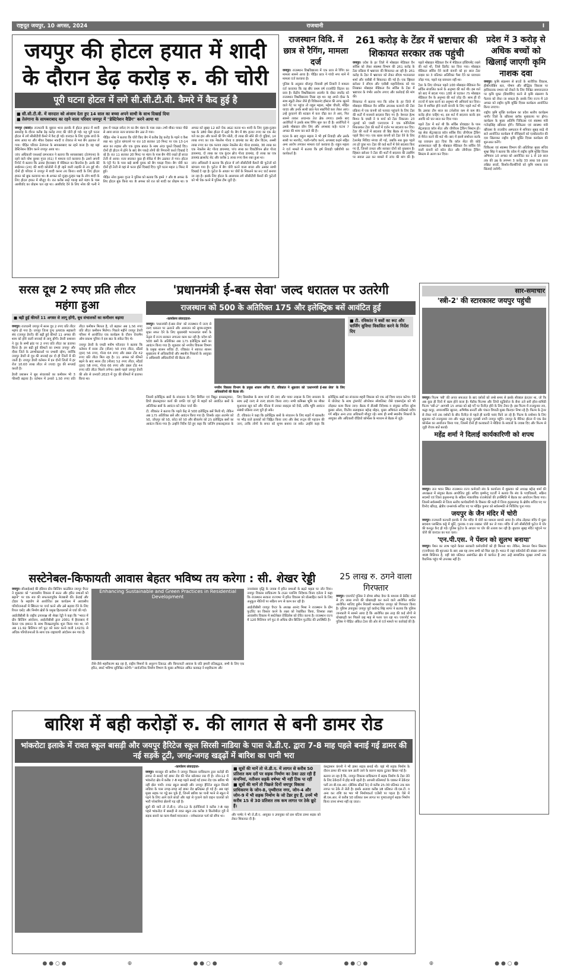राष्ट्रदूत जयपुर, 10 अगस्त, 2024 राजधानी I
जयपुर की होटल हयात में शादी के दौरान डेढ़ करोड़ रु. की चोरी
पूरी घटना होटल में लगे सी.सी.टी.वी. कैमरे में कैद हुई है
■ सी.सी.टी.वी. में वारदात को अंजाम देता हुए 14 साल का बच्चा अपने साथी के साथ दिखाई दिया
■ तेलंगाना के सायबराबाद का रहने वाला परिवार जयपुर में "डेस्टिनेशन वैडिंग" करने आया था
जयपुर (कासं)। राजधानी के मुहाना थाना इलाके में होटल हयात में शादी समारोह के दौरान करीब डेढ़ करोड़ रुपए की चोरी हो गई। यह पूरी घटना होटल में लगे सीसीटीवी कैमरे में कैद हो गई। वारदात के लिए युवक बच्चे के साथ आया था और मौका देखकर नकदी व जेवरात से भरा बैग उठाकर ले गया। पीड़ित परिवार तेलंगाना के सायबराबाद का रहने वाला है। वह यहां डेस्टिनेशन वेडिंग करने जयपुर आया था।
जांच अधिकारी एसआई छगनलाल ने बताया कि सायबराबाद (तेलंगाना) के रहने वाले नरेश कुमार गुप्ता (61) ने मामला दर्ज करवाया है। उसने अपनी रिपोर्ट में बताया कि उनका हैदराबाद में मेडिकल का बिजनेस है। उनके बेटे साईरमन (24) की शादी कॉलोनी में ही रहने वाली लड़की से तय हुई थी। दोनों ही परिवार ने जयपुर में शादी करना तय किया। शादी के लिए होटल हयात को बुक करवाया था। 8 अगस्त को दूल्हा-दुल्हन पक्ष के लोग शादी के लिए होटल हयात में मौजूद थे। रात करीब साढ़े ग्यारह बजे मंडप के पास आशीर्वाद का प्रोग्राम चल रहा था। आशीर्वाद देने के लिए नरेश की पत्नी ने हाथ में पकड़ा सफेद रंग का बैग मंडप के पास रखा। तभी मौका पाकर पीछे से आया बच्चा नजर बचाकर बैग उठा ले गया।
पीड़ित नरेश ने बताया कि चोरी किए बैग में करीब डेढ़ करोड़ के गहने व कैश रखा था। फुटेज खंगालने पर रात 10 बजकर 10 मिनट पर एक 13-14 साल का लड़का और एक युवक बारात के साथ अंदर घुसते दिखाई दिए। दोनों ही होटल में होने के बाद बैग पकड़े लोगों की निगरानी करते दिखाई दे रहे है। रात 11 बजकर 20 मिनट पर मंडप के पास बैग नीचे रखते ही बच्चा तेजी से आया। नजर बचाकर कुछ ही सेकेंड में बैग उठाकर ले गया। होटल के एंट्री गेट के पास खड़े साथी युवक को बैग पकड़ा दिया। बैग चोरी कर दोनों ही तेजी से वहां से फरार होते दिखाई दिए। पूरी घटना महज 1 मिनट में हुई।
पीड़ित नरेश कुमार गुप्ता ने पुलिस को बताया कि हमने 7 और 8 अगस्त के लिए होटल बुक किया था। 8 अगस्त को रात को शादी का प्रोग्राम था। 9 अगस्त को सुबह 12 बजे चेक आउट करना था। शादी के लिए दूल्हा-दुल्हन पक्ष के 180 मेंबर होटल में ठहरे थे। बैग में 85 हजार रुपए का एक सेट गले का हार और कानों की रिंग मोती, दो लाख की सोने की दो चूड़ियां, 14 लाख रुपए का एक नेकलेस गोल्ड व डायमंड का सेट ग्रीन विटस, अस्सी लाख रुपए का एक फायव लाइन नेकलेस सेट गोल्ड डायमंड, 30 लाख का एक नेकलेस सेट गोल्ड डायमण्ड, पांच लाख का विक्टोरियन ब्रोज गोल्ड डायमण्ड, दो लाख का एक कुंदन ब्रोच गोल्ड डायमंड, दो लाख का एक डायमंड ब्रासलेट सेट और करीब 1 लाख रुपए कैश रखा हुआ था।
जांच अधिकारी ने बताया कि होटल में लगे सीसीटीवी कैमरों की फुटेजों को खंगाला गया है। फुटेज में बैग चोरी करने वाला बच्चा और उसका साथी दिखाई दे रहा है। फुटेज के आधार पर चोरों के निकलने का रूट चार्ट बनाया जा रहा है। इसके लिए होटल के आसपास लगे सीसीटीवी कैमरों की फुटेजों को भी चेक करने में पुलिस टीम जुटी है।
राजस्थान विवि. में छात्र से रैगिंग, मामला दर्ज
जयपुर। राजस्थान विश्वविद्यालय में एक छात्र से रैगिंग का मामला सामने आया है। पीड़ित छात्र ने गांधी नगर थाने में मामला दर्ज करवाया है।
पुलिस के अनुसार धौलपुर निवासी हर्ष तिवारी ने मामला दर्ज करवाया कि वह बीए प्रथम वर्ष राजनीति विज्ञान का छात्र है। केंद्रीय विश्वविद्यालय अजमेर के दोस्त राघवेंद्र को राजस्थान विश्वविद्यालय दिखा रहा था। वह अपने दोस्त के साथ स्कूटी लेकर जैसे ही विवेकानंद हॉस्टल की तरफ खुलने वाले गेट पर पहुंचा तो राहुल महला, महेश चौधरी, मोहित यादव और उनके साथी छात्र नेता स्कार्पियो कार लेकर आए। उन्हें कुचलने की स्टाइल में कार दौड़ा कर ले आए, फिर सामने लाकर अचानक तेज ब्रेक लगाए। इसके बाद आरोपितों ने उसके साथ रैगिंग शुरू कर दी है। आरोपितों ने उसके मोबाइल छीन लिए और अपशब्द कहे। घटना 7 अगस्त की शाम चार बजे की है।
घटना के बाद राहुल महला ने भी हर्ष तिवाड़ी और उसके साथी पर मारपीट, गाली-गलौच करने, अपशब्द कहने सहित अन्य आरोप लगाकर मामला दर्ज करवाया है। राहुल महला ने दर्ज मामले में बताया कि हर्ष तिवाड़ी एबीवीपी का कार्यकर्ता है।
261 करोड़ के टेंडर में भ्रष्टाचार की शिकायत सरकार तक पहुंची
जयपुर। प्रदेश के हर जिले में मोबाइल मेडिकल वैन सर्विस को लेकर स्वास्थ्य विभाग की 261 करोड़ के टेंडर प्रक्रिया में भ्रष्टाचार की शिकायत आ रही है। 261 करोड़ के टेंडर में भ्रष्टाचार को लेकर सीएम भजनलाल शर्मा और एसीबी में शिकायत की गई है। एक व्हिसल ब्लोअर ने सीएम और एसीबी महानिदेशक को पत्र लिखकर मोबाइल मेडिकल वैन सर्विस के टेंडर में भ्रष्टाचार के गंभीर आरोप लगाए और कार्रवाई की मांग की।
शिकायत में बताया गया कि प्रदेश के हर जिले में मोबाइल मेडिकल वैन सर्विस उपलब्ध करवाने की टेंडर प्रक्रिया में एक कंपनी को फायदा पहुंचाने के लिए टेंडर की शर्तों में मनमाने बदलाव किए गए हैं। नेशनल हेल्थ मिशन के एमडी ने 9 मार्च को टेंडर निकाला। 23 जुलाई को एमडी एनएचएम ने एक कोरिजेंडम निकालकर टेंडर की शर्तों में दर्जन भर बदलाव कर दिए। टेंडर की शर्तों में बदलाव प्री बिड बैठक से पांच दिन पहले किए गए। एक खास कंपनी को टेंडर देने के लिए टेलरमेड निविदा मंगवा ली गई, जबकि सब कुछ पहले तय हो चुका था। टेंडर की कई शर्तों में ऐसे बदलाव किए गए हैं, जिनसे जनता और सरकार दोनों को नुकसान है। व्हिसल ब्लोअर ने टेंडर की शर्तों में बदलाव की टाइमिंग पर सवाल उठा कर मामले में जांच की मांग की है। पहले मोबाइल मेडिकल वैन में मेडिकल इक्विपमेंट रखने की शर्त थी, जिसे डिलीट कर दिया गया। मोबाइल मेडिकल सर्विस देने वाली कंपनी को हर साल टेंडर प्राइस का 3 प्रतिशत अतिरिक्त पैसा देने का प्रावधान जोड़ा गया, पहले यह प्रावधान नहीं था।
टेंडर के लिए योग्यता पहले 100 मोबाइल मेडिकल वैन सर्विस संचालित करने के अनुभव की शर्त थी। इस शर्त को बाद में बदला गया। 100 से घटाकर 75 मोबाइल मेडिकल वैन के अनुभव की शर्त जोड़ दी। साथ ही दो राज्यों में काम करने का अनुभव भी अनिवार्य कर दिया। टेंडर में शामिल होने वाली कंपनी के लिए पहले शर्त थी कि उसका तीन साल का टर्नओवर कम से कम 85 करोड़ होना चाहिए था, इस शर्त में बदलाव करके इस अवधि को चार साल कर दिया गया।
पहले टेंडर में शर्त थी कि सर्विस प्रोवाइडर के पास सेंट्रलाइज्ड कॉल सेंटर और जीपीएस ट्रैकिंग सिस्टम हो। यह सेवा सेंट्रलाइज्ड कॉल सर्विस विद जीपीएस ट्रैकिंग से मैनेज करने की शर्त थी। बाद में इसमें संशोधन करके यह प्रावधान हटा दिया कि कॉल सेंटर की कोई आवश्यकता नहीं है। मोबाइल मेडिकल वैन सर्विस देने वाली कंपनी को कॉल सेंटर और जीपीएस ट्रैकिंग सिस्टम से अलग कर दिया।
प्रदेश में 3 करोड़ से अधिक बच्चों को खिलाई जाएगी कृमि नाशक दवा
जयपुर। कृमि संक्रमण से बच्चों के शारीरिक विकास, हीमोग्लोबिन स्तर, पोषण और बौद्धिक विकास पर हानिकारक प्रभाव को रोकने के लिए निश्चित समयान्तराल पर कृमि मुक्त (डिवार्मिंग) करने से कृमि संक्रमण के फैलाव को रोका जा सकता है। इसके लिए राज्य में 10 अगस्त को राष्ट्रीय कृमि मुक्ति दिवस कार्यक्रम आयोजित किया जाएगा।
राष्ट्रीय कृमि मुक्ति कार्यक्रम का प्रदेश स्तरीय कार्यक्रम नागौर जिले के खींवसर ब्लॉक मुख्यालय पर होगा। कार्यक्रम के मुख्य अतिथि चिकित्सा एवं स्वास्थ्य मंत्री गजेन्द्रसिंह खींवसर होंगे। चिकित्सा एवं स्वास्थ्य मंत्री खींवसर के राजकीय अस्पताल में शनिवार सुबह साढ़े नौ बजे आयोजित कार्यक्रम में नौनिहालों को एलबेंडाजॉल की दवा खिलाकर राष्ट्रीय कृमि मुक्ति दिवस कार्यक्रम की शुरूआत करेंगे।
चिकित्सा एवं स्वास्थ्य विभाग की अतिरिक्त मुख्य सचिव शुभ्रा सिंह ने बताया कि प्रदेश में राष्ट्रीय कृमि मुक्ति दिवस अभियान 10 अगस्त को आयोजित कर 1 से 19 साल तक की उम्र के लगभग 3 करोड़ 33 लाख 59 हजार लक्षित बच्चों, किशोर-किशोरियों को कृमि नाशक दवा खिलाई जायेगी।
सरस दूध 2 रुपए प्रति लीटर महंगा हुआ
■ बढ़ी हुई कीमतें 11 अगस्त से लागू होंगी, बूथ संचालकों का कमीशन बढ़ाया
जयपुर। राजधानी जयपुर में सरस दूध 2 रुपए प्रति लीटर महंगा हो गया है। जयपुर जिला दुग्ध उत्पादक सहकारी संघ (जयपुर डेयरी) की बढ़ी हुई कीमतें 11 अगस्त की शाम को होने वाली सप्लाई से लागू होंगी। डेयरी प्रशासन ने दूध के सभी ब्रांड पर 2 रुपए प्रति लीटर का इजाफा किया है। इन बढ़ी हुई कीमतों का प्रभाव जयपुर और दौसा जिले के उपभोक्ताओं पर प्रभावी रहेगा, क्योंकि जयपुर डेयरी से दूध की सप्लाई इन दो ही जिलों में की जाती है। जयपुर डेयरी वर्तमान में इन दोनों जिलों में हर रोज 10.60 लाख लीटर से ज्यादा दूध की सप्लाई करती है।
डेयरी प्रशासन ने बूथ संचालकों का कमीशन भी 3 फीसदी बढ़ाया है। वर्तमान में उनको 1.50 रुपए प्रति लीटर कमीशन मिलता है, जो बढ़कर अब 1.56 रुपए प्रति लीटर कमीशन मिलेगा। पिछले महीने जयपुर डेयरी परिसर में आयोजित एक कार्यक्रम के दौरान चेयरमैन ओम प्रकाश पूनिया ने इस बात के संकेत दिए थे।
जयपुर डेयरी के एमडी मनीष फौजदार ने बताया कि वर्तमान में सरस टोंड (नीला) 50 रुपए लीटर, स्टैंडर्ड (हरा) 56 रुपए, गोल्ड 64 रुपए और डबल टोंड 42 रुपए प्रति लीटर मिल रहा है। 11 अगस्त को कीमतें बढ़ने के बाद सरस टोंड (नीला) 52 रुपए लीटर, स्टैंडर्ड (हरा) 58 रुपए, गोल्ड 66 रुपए और डबल टोंड 44 रुपए प्रति लीटर मिलने लगेगा। इससे पहले जयपुर डेयरी की ओर से जनवरी 2023 में दूध की कीमतों में इजाफा किया था।
'प्रधानमंत्री ई-बस सेवा' जल्द धरातल पर उतरेगी
राजस्थान को 500 के अतिरिक्त 175 और इलेक्ट्रिक बसें आवंटित हुई
-कार्यालय संवाददाता-
जयपुर। 'प्रधानमंत्री ई-बस सेवा' को राजस्थान में जल्द से जल्द धरातल पर उतारने और आमजन को सुगम-प्रदूषण मुक्त सफर देने के लिए मुख्यमंत्री भजनलाल शर्मा के नेतृत्व में राज्य सरकार लगातार काम कर रही है। प्रदेश को 500 बसों के अतिरिक्त अब 175 इलेक्ट्रिक बसों का आवंटन किया गया है। शुक्रवार को नगरीय विकास विभाग के प्रमुख शासन सचिव टी. रविकांत ने स्वायत्त शासन मुख्यालय में अधिकारियों और स्थानीय निकायों के आयुक्त व अधिशासी अधिकारियों की बैठक ली।
नगरीय विकास विभाग के प्रमुख शासन सचिव टी. रविकांत ने शुक्रवार को 'प्रधानमंत्री ई-बस सेवा' के लिए अधिकारियों की बैठक ली।
■ टी. रविकांत ने बसों का रूट और चार्जिंग सुविधा विकसित करने के निर्देश दिए
जिसमें इलेक्ट्रिक बसों के संचालन के लिए सिविल एवं विद्युत इन्फ्रास्ट्रक्चर, डिपो इंफ्रास्ट्रक्चर कार्य की प्रगति एवं पूर्व में शहरों को आवंटित बसों के अतिरिक्त बसों के आवंटन को लेकर चर्चा की।
टी. रविकांत ने बताया कि पहले केंद्र से 500 इलेक्ट्रिक बसें मिली थी, लेकिन अब 175 अतिरिक्त बसें और आवंटन किया गया है। जिसके तहत अजमेर को 50, जोधपुर को 50, कोटा को 50 और बीकानेर को 25 इलेक्ट्रिक बसों का आवंटन किया गया है। उन्होंने निर्देश देते हुए कहा कि चार्जिंग इन्फ्रास्ट्रक्चर के लिए डिस्कॉम्स के साथ चर्चा की जाए और पावर लाइन्स के लिए समन्वय के साथ उन्हें जल्द से जल्द डवलप किया जाए। सभी कमिश्नर भूमि का मौका मुआयना खुद करें और फील्ड में जाकर साइट्स को देखें, ताकि भूमि आवंटन संबंधी प्रक्रिया जल्द पूरी हो सके।
टी. रविकांत ने कहा कि इलेक्ट्रिक बसों के संचालन के लिए शहरों में खासतौर पर भीड़ वाले इलाकों को चिह्नित किया जाए और बेस्ट रूट्स की पहचान की जाए, ताकि लोगों के सफर को सुगम बनाया जा सके। उन्होंने कहा कि इलेक्ट्रिक बसों का संचालन शहरी विकास को एक नई दिशा प्रदान करेगा। ऐसे में प्रोजेक्ट के साथ ट्रांसपोर्ट ऑपरेशन स्पेशलिस्ट जैसे एक्सपर्ट्स को भी जोड़कर काम किया जाए। बैठक में डीलबी निदेशक व संयुक्त सचिव सुरेश कुमार ओला, वित्तीय सलाहकार महेन्द्र मोहन, मुख्य अभियंता रूडिस्को प्रदीप गर्ग सहित अन्य उच्च अधिकारी मौजूद रहे। साथ ही सभी स्थानीय निकायों के आयुक्त और अधिकारी वीडियो कॉन्फ्रेंस के माध्यम से बैठक में जुड़े।
सस्टेनेबल-किफायती आवास बेहतर भविष्य तय करेगा : सी. शेखर रेड्डी
जयपुर। सीआईआई की इंडियन ग्रीन बिल्डिंग काउंसिल जयपुर चैप्टर ने शुक्रवार को "आवासीय विकास में सतत और हरित प्रथाओं को बढ़ाने" पर एक सत्र की सफलतापूर्वक मेजबानी की। क्रेडाई और टोडार के सहयोग से आयोजित इस कार्यक्रम में आवासीय परियोजनाओं में स्थिरता पर चर्चा करने और उसे बढ़ावा देने के लिए रियल एस्टेट और निर्माण क्षेत्रों के प्रमुख हितधारकों से चर्चा की गई।
आईजीबीसी के राष्ट्रीय उपाध्यक्ष सी शेखर रेड्डी ने कहा कि "भारत में ग्रीन बिल्डिंग आंदोलन, आईजीबीसी द्वारा 2001 में हैदराबाद में केवल एक इमारत के साथ विनम्रतापूर्वक शुरू किया गया था, जो अब 11.92 बिलियन वर्ग फुट को कवर करने वाली 14231 से अधिक परियोजनाओं के साथ एक राष्ट्रव्यापी आंदोलन बन गया है।
Enhancing Sustainable and Green Practices in Residential Development
जैसे-जैसे शहरीकरण बढ़ रहा है, राष्ट्रीय मिशनों के अनुरूप टिकाऊ और किफायती आवास के प्रति हमारी प्रतिबद्धता, सभी के लिए एक हरित, स्मार्ट भविष्य सुनिश्चित करेगी।" सार्वजनिक निर्माण विभाग के मुख्य अभियंता अमित कक्कड़ ने शहरीकरण और
जनसंख्या वृद्धि के जवाब में हरित प्रथाओं के बढ़ते महत्व पर जोर दिया। जयपुर विकास प्राधिकरण के टाउन प्लानिंग निदेशक विनय दलेला ने कहा कि राजस्थान सरकार राज्यभर में हरित विकास को प्रोत्साहित करने के लिए अनुकूल नीतियों पर सक्रिय रूप से काम कर रही है।
आईजीबीसी जयपुर चैप्टर के अध्यक्ष आनंद मिश्रा ने राजस्थान के ग्रीन फुटप्रिंट का विस्तार करने के लक्ष्य को रेखांकित किया, जिसका लक्ष्य आवासीय विकास में सस्टेनेबल प्रेक्टिसेस को प्रेरित करना है। राजस्थान राज्य में 120 मिलियन वर्ग फुट से अधिक ग्रीन बिल्डिंग फुटप्रिंट की उपस्थिति है।
25 लाख रु. ठगने वाला गिरफ्तार
जयपुर। एयरपोर्ट पुलिस ने डोग्मा सॉफ्ट वेयर के माध्यम से क्रेडिट कार्ड से 25 लाख रुपये की धोखाधड़ी कर करने वाले आरोपित शातिर आरोपित माजिद हुसैन निवासी मानसरोवर जयपुर को गिरफ्तार किया है। पुलिस उपायुक्त जयपुर पूर्व कावेन्द्र सिंह सागर ने बताया कि पुलिस जानकारी में सामने आया है कि आरोपित इस तरह की कई लोगों से धोखाधड़ी कर पिछले छह माह से फरार चल रहा था। एयरपोर्ट थाना पुलिस ने पीड़ित अंकित टेलर की ओर से दर्ज मामले पर कार्रवाई की है।
सार-समाचार
'स्त्री-2' की स्टारकास्ट जयपुर पहुंची
जयपुर। फिल्म 'स्त्री' की अपार सफलता के बाद दर्शकों को लम्बे समय से इसके सीक्वल इंतज़ार था, जो कि अब कुछ ही दिनों में खत्म होने वाला है। मैडॉक फिल्म्स और जियो स्टूडियोज के बैनर तले बनी हॉरर-कॉमेडी फिल्म "स्त्री-2" आगामी 15 अगस्त को बड़े पर्दे पर रिलीज़ होने के लिए तैयार है। इस फिल्म में राजकुमार राव, श्रद्धा कपूर, अपारशक्ति खुराना, अभिषेक बनर्जी और पंकज त्रिपाठी मुख्य किरदार निभा रहे हैं। फिल्म के ट्रेलर से लेकर गाने तक दर्शकों के बीच रिलीज़ से पहले ही काफी पसंद किये जा रहे हैं। फिल्म के प्रमोशन के लिए शुक्रवार को राजकुमार राव और श्रद्धा कपूर गुलाबी नगरी जयपुर पहुँचे। जयपुर के मैरियट होटल में एक प्रेस कॉन्फ्रेंस का आयोजन किया गया, जिसमें दोनों ही कलाकारों ने मीडिया के सवालों के जवाब दिए और फिल्म से जुड़ी रोचक बातें बताईं।
महेंद्र शर्मा ने दिलाई कार्यकारिणी को शपथ
जयपुर। जल भवन स्थित राजस्थान राज्य कर्मचारी संघ के कार्यालय में शुक्रवार को अध्यक्ष महेन्द्र शर्मा की अध्यक्षता में संयुक्त बैठक आयोजित हुई। सचिव कृष्णेन्दु चटर्जी ने बताया कि संघ के पदाधिकारी, सक्रिय सदस्यों एवं जिला हनुमानगढ़ के सक्रिय मंत्रालयिक राजसेवकों की उपस्थिति में बैठक का आयोजन किया गया। जिसमें सर्वसम्मति से जिला स्तरीय कार्यकारिणी के विस्तार की कड़ी में जिला हनुमानगढ़ के क्षेत्रीय सचिव पद पर विनोद खींचड़, क्षेत्रीय जनसंपर्क सचिव पद पर मोहित कुमार को सर्वसम्मति से निर्विरोध चुना गया।
जयपुर के जैन मंदिर में चोरी
जयपुर। राजधानी करधनी इलाके में जैन मंदिर में चोरी का मामला सामने आया है। लॉक तोड़कर मंदिर में घुसा बदमाश प्लास्टिक कट्टे में मूर्ति, गुल्लक व छत्र रखकर चोरी कर ले गया। मंदिर में लगे सीसीटीवी फुटेज में चोर की करतूत कैद हो गई। पुलिस फुटेज के आधार पर चोर की तलाश कर रही है। बुधवार सुबह मंदिर पहुंचने पर चोरी की वारदात का पता चला।
'एन.पी.एस. ने पेंशन को सुलभ बनाया'
जयपुर। पेंशन का लाभ पहले केवल सरकारी कर्मचारियों को ही मिलता था। लेकिन, नेशनल पेंशन सिस्टम (एनपीएस) की शुरुआत के बाद अब यह लाभ सभी को मिल रहा है। भारत में जहां वर्कफोर्स की संख्या लगभग 468 मिलियन है, वहीं 90 प्रतिशत असंगठित क्षेत्र में कार्यरत हैं तथा उन्हें सामाजिक सुरक्षा लाभों तक वैधानिक पहुंच भी उपलब्ध नहीं है।
बारिश में बही करोड़ों रु. की लागत से बनी डामर रोड
भांकरोटा इलाके में रावत स्कूल बासड़ी और जयपुर हैरिटेज स्कूल सिरसी नाडिया के पास जे.डी.ए. द्वारा 7-8 माह पहले बनाई गई डामर की नई सड़कें टूटी, जगह-जगह खड्ढ़ों में बारिश का पानी भरा
-कार्यालय संवाददाता-
जयपुर। मानसून की बारिश ने जयपुर विकास प्राधिकरण द्वारा करोड़ों की लागत से बनाई गई डामर रोड की पोल खोलकर रख दी है। जोन-12 में भांकरोटा क्षेत्र में करीब 7-8 माह पहले बनाई गई डामर रोड एक बारिश भी नहीं झेल पायी। रावत स्कूल बासड़ी और जयपुर हैरिटेज स्कूल सिरसी नाडिया के पास जगह-जगह नई डामर रोड क्षतिग्रस्त हो गई है। अब यहां मुख्य सड़क पर गड्ढे बन चुके हैं, जिनमें बारिश का पानी भरने से स्कूल में पढ़ने के लिए आने वाले बच्चों और यहां से गुजरने वाले वाहन चालकों को भारी परेशानियां झेलनी पड़ रही है।
सूत्रों की मानें तो जे.डी.ए. जोन-12 के इंजीनियर्स ने करीब 7-8 माह पहले भांकरोटा में बासड़ी से रावत स्कूल तक करीब 3 किलोमीटर दूरी में सड़क बनाने का काम मैसर्स मदनलाल - रामेश्वरलाल फर्म को सौंपा था।
■ सूत्रों की मानें तो जे.डी.ए. में लागत से करीब 50 प्रतिशत कम दरों पर सड़क निर्माण का ठेका उठा रही हैं कंपनियां, नतीजन सड़कें वर्षभर भी नहीं टिक पा रहीं
■ सूत्रों की मानें तो पिछले दिनों जयपुर विकास प्राधिकरण के जोन-8, पृथ्वीराज नगर, जोन-4 और जोन-9 में भी सड़क निर्माण के जो टेंडर हुए हैं, उनमें भी करीब 15 से 30 प्रतिशत तक कम लागत पर ठेके छूटे हैं।
और पार्षद ने भी जे.डी.ए. आयुक्त व उपायुक्त को इस घटिया डामर सड़क को लेकर शिकायत दी है।
कंस्ट्रक्शन कंपनी ने भी डामर सड़क बनाई थी। यहां भी सड़क निर्माण के दौरान डामर की मात्रा कम डाली जाने के कारण सड़क टूटकर बिखर गई है।
बताया जा रहा है कि, जयपुर विकास प्राधिकरण में सड़क निर्माण के टेंडर लेने के लिए ठेकेदारों में होड़ मची रहती है। आपसी प्रतिस्पर्धा के चक्कर में ठेकेदार फर्में तय बी.एस.आर. (बेसिक स्टैंडर्ड रेट) से करीब 25-30 प्रतिशत तक कम लागत पर ठेके ले लेती है। इसके अलावा करीब 18 प्रतिशत जी.एस.टी. व अन्य कर राशि का भार भी निर्माणकर्ता एजेंसी पर पड़ता है। ऐसे में बी.एस.आर. से करीब 50 प्रतिशत कम लागत पर गुणवत्तापूर्ण सड़क निर्माण किया जाना संभव नहीं रह जाता।
● ● ○ ● ⊕ ● ● ○ ● ⊕ ● ● ○ ● ⊕ ● ● ○ ●